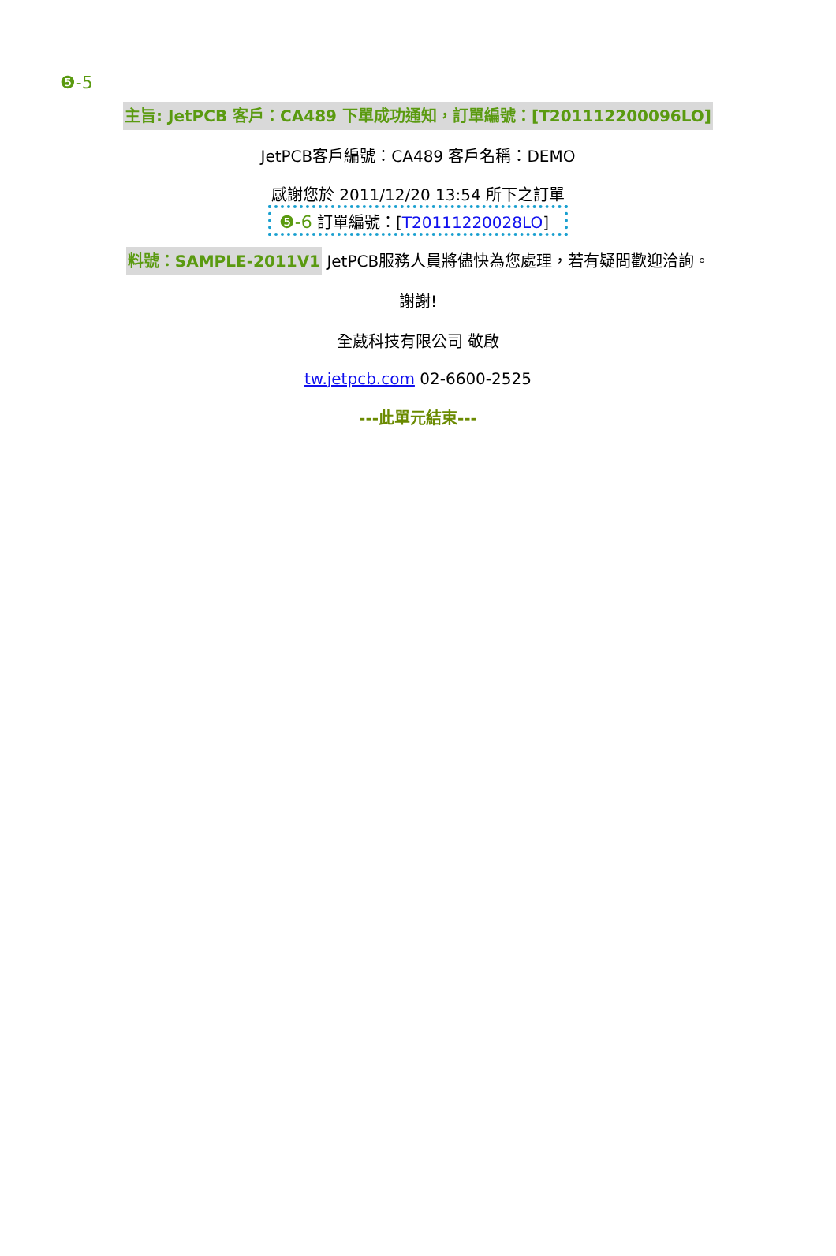❺-5
主旨: JetPCB 客戶：CA489 下單成功通知，訂單編號：[T201112200096LO]
JetPCB客戶編號：CA489 客戶名稱：DEMO
感謝您於 2011/12/20 13:54 所下之訂單
❺-6 訂單編號：[T20111220028LO]
料號：SAMPLE-2011V1 JetPCB服務人員將儘快為您處理，若有疑問歡迎洽詢。
謝謝!
全葳科技有限公司 敬啟
tw.jetpcb.com 02-6600-2525
---此單元結束---